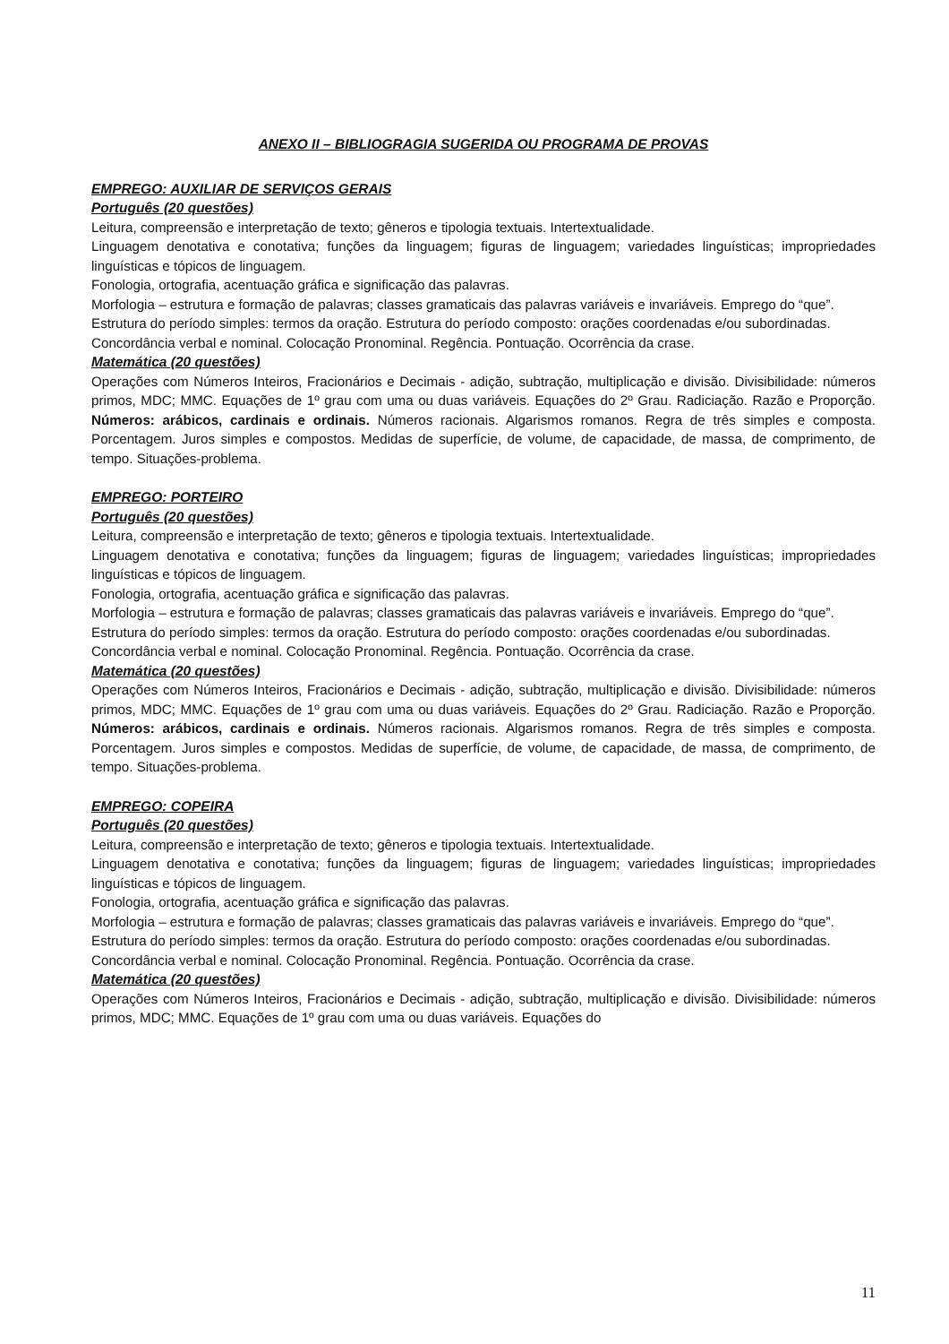ANEXO II – BIBLIOGRAGIA SUGERIDA OU PROGRAMA DE PROVAS
EMPREGO: AUXILIAR DE SERVIÇOS GERAIS
Português (20 questões)
Leitura, compreensão e interpretação de texto; gêneros e tipologia textuais. Intertextualidade.
Linguagem denotativa e conotativa; funções da linguagem; figuras de linguagem; variedades linguísticas; impropriedades linguísticas e tópicos de linguagem.
Fonologia, ortografia, acentuação gráfica e significação das palavras.
Morfologia – estrutura e formação de palavras; classes gramaticais das palavras variáveis e invariáveis. Emprego do “que”.
Estrutura do período simples: termos da oração. Estrutura do período composto: orações coordenadas e/ou subordinadas.
Concordância verbal e nominal. Colocação Pronominal. Regência. Pontuação. Ocorrência da crase.
Matemática (20 questões)
Operações com Números Inteiros, Fracionários e Decimais - adição, subtração, multiplicação e divisão. Divisibilidade: números primos, MDC; MMC. Equações de 1º grau com uma ou duas variáveis. Equações do 2º Grau. Radiciação. Razão e Proporção. Números: arábicos, cardinais e ordinais. Números racionais. Algarismos romanos. Regra de três simples e composta. Porcentagem. Juros simples e compostos. Medidas de superfície, de volume, de capacidade, de massa, de comprimento, de tempo. Situações-problema.
EMPREGO: PORTEIRO
Português (20 questões)
Leitura, compreensão e interpretação de texto; gêneros e tipologia textuais. Intertextualidade.
Linguagem denotativa e conotativa; funções da linguagem; figuras de linguagem; variedades linguísticas; impropriedades linguísticas e tópicos de linguagem.
Fonologia, ortografia, acentuação gráfica e significação das palavras.
Morfologia – estrutura e formação de palavras; classes gramaticais das palavras variáveis e invariáveis. Emprego do “que”.
Estrutura do período simples: termos da oração. Estrutura do período composto: orações coordenadas e/ou subordinadas.
Concordância verbal e nominal. Colocação Pronominal. Regência. Pontuação. Ocorrência da crase.
Matemática (20 questões)
Operações com Números Inteiros, Fracionários e Decimais - adição, subtração, multiplicação e divisão. Divisibilidade: números primos, MDC; MMC. Equações de 1º grau com uma ou duas variáveis. Equações do 2º Grau. Radiciação. Razão e Proporção. Números: arábicos, cardinais e ordinais. Números racionais. Algarismos romanos. Regra de três simples e composta. Porcentagem. Juros simples e compostos. Medidas de superfície, de volume, de capacidade, de massa, de comprimento, de tempo. Situações-problema.
EMPREGO: COPEIRA
Português (20 questões)
Leitura, compreensão e interpretação de texto; gêneros e tipologia textuais. Intertextualidade.
Linguagem denotativa e conotativa; funções da linguagem; figuras de linguagem; variedades linguísticas; impropriedades linguísticas e tópicos de linguagem.
Fonologia, ortografia, acentuação gráfica e significação das palavras.
Morfologia – estrutura e formação de palavras; classes gramaticais das palavras variáveis e invariáveis. Emprego do “que”.
Estrutura do período simples: termos da oração. Estrutura do período composto: orações coordenadas e/ou subordinadas.
Concordância verbal e nominal. Colocação Pronominal. Regência. Pontuação. Ocorrência da crase.
Matemática (20 questões)
Operações com Números Inteiros, Fracionários e Decimais - adição, subtração, multiplicação e divisão. Divisibilidade: números primos, MDC; MMC. Equações de 1º grau com uma ou duas variáveis. Equações do
11